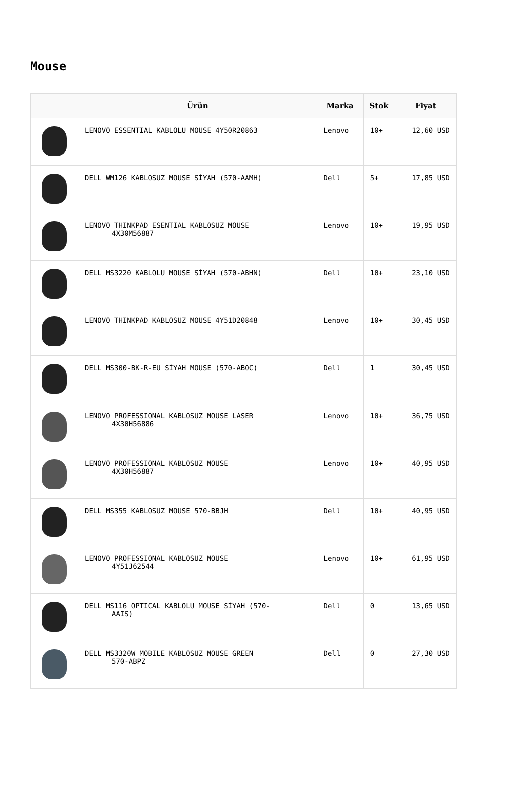Mouse
| | Ürün | Marka | Stok | Fiyat |
| --- | --- | --- | --- | --- |
| | LENOVO ESSENTIAL KABLOLU MOUSE 4Y50R20863 | Lenovo | 10+ | 12,60 USD |
| | DELL WM126 KABLOSUZ MOUSE SİYAH (570-AAMH) | Dell | 5+ | 17,85 USD |
| | LENOVO THINKPAD ESENTIAL KABLOSUZ MOUSE 4X30M56887 | Lenovo | 10+ | 19,95 USD |
| | DELL MS3220 KABLOLU MOUSE SİYAH (570-ABHN) | Dell | 10+ | 23,10 USD |
| | LENOVO THINKPAD KABLOSUZ MOUSE 4Y51D20848 | Lenovo | 10+ | 30,45 USD |
| | DELL MS300-BK-R-EU SİYAH MOUSE (570-ABOC) | Dell | 1 | 30,45 USD |
| | LENOVO PROFESSIONAL KABLOSUZ MOUSE LASER 4X30H56886 | Lenovo | 10+ | 36,75 USD |
| | LENOVO PROFESSIONAL KABLOSUZ MOUSE 4X30H56887 | Lenovo | 10+ | 40,95 USD |
| | DELL MS355 KABLOSUZ MOUSE 570-BBJH | Dell | 10+ | 40,95 USD |
| | LENOVO PROFESSIONAL KABLOSUZ MOUSE 4Y51J62544 | Lenovo | 10+ | 61,95 USD |
| | DELL MS116 OPTICAL KABLOLU MOUSE SİYAH (570- AAIS) | Dell | 0 | 13,65 USD |
| | DELL MS3320W MOBILE KABLOSUZ MOUSE GREEN 570-ABPZ | Dell | 0 | 27,30 USD |